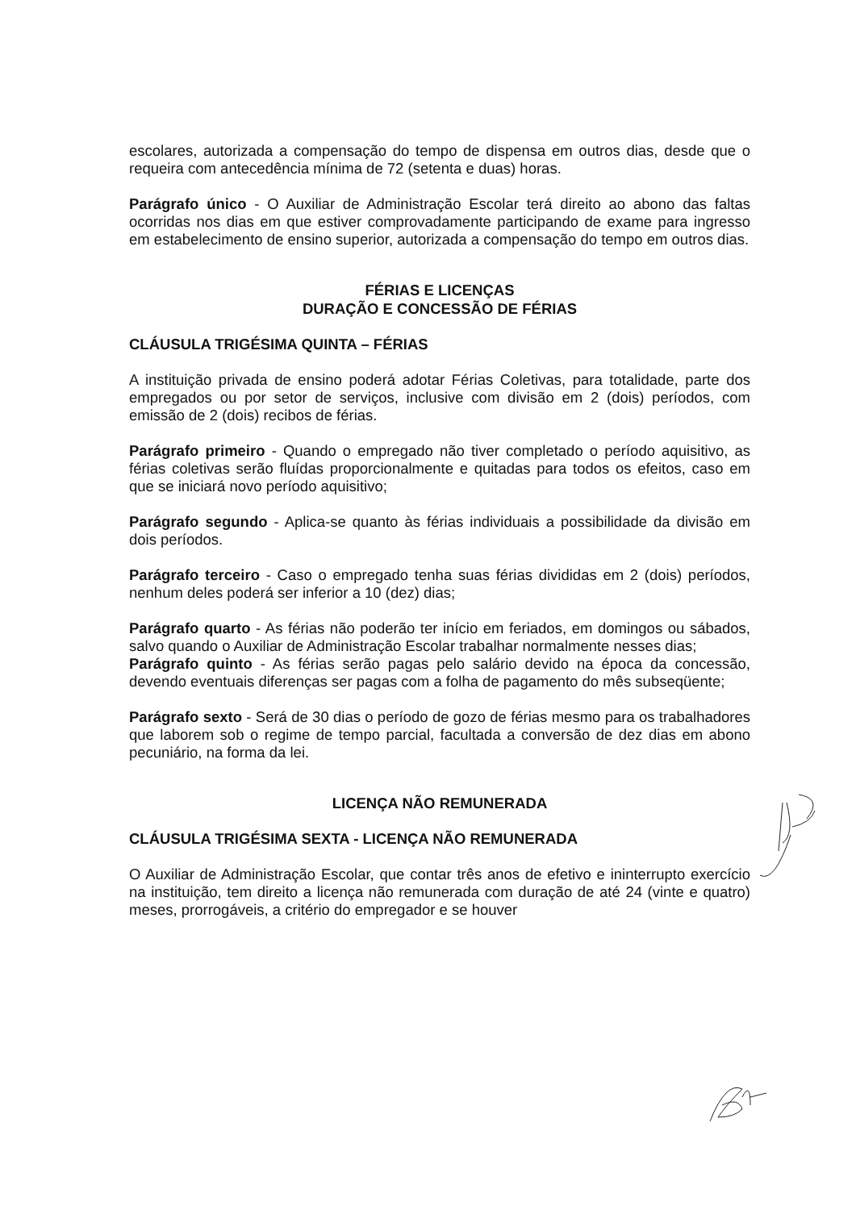escolares, autorizada a compensação do tempo de dispensa em outros dias, desde que o requeira com antecedência mínima de 72 (setenta e duas) horas.
Parágrafo único - O Auxiliar de Administração Escolar terá direito ao abono das faltas ocorridas nos dias em que estiver comprovadamente participando de exame para ingresso em estabelecimento de ensino superior, autorizada a compensação do tempo em outros dias.
FÉRIAS E LICENÇAS
DURAÇÃO E CONCESSÃO DE FÉRIAS
CLÁUSULA TRIGÉSIMA QUINTA – FÉRIAS
A instituição privada de ensino poderá adotar Férias Coletivas, para totalidade, parte dos empregados ou por setor de serviços, inclusive com divisão em 2 (dois) períodos, com emissão de 2 (dois) recibos de férias.
Parágrafo primeiro - Quando o empregado não tiver completado o período aquisitivo, as férias coletivas serão fluídas proporcionalmente e quitadas para todos os efeitos, caso em que se iniciará novo período aquisitivo;
Parágrafo segundo - Aplica-se quanto às férias individuais a possibilidade da divisão em dois períodos.
Parágrafo terceiro - Caso o empregado tenha suas férias divididas em 2 (dois) períodos, nenhum deles poderá ser inferior a 10 (dez) dias;
Parágrafo quarto - As férias não poderão ter início em feriados, em domingos ou sábados, salvo quando o Auxiliar de Administração Escolar trabalhar normalmente nesses dias;
Parágrafo quinto - As férias serão pagas pelo salário devido na época da concessão, devendo eventuais diferenças ser pagas com a folha de pagamento do mês subseqüente;
Parágrafo sexto - Será de 30 dias o período de gozo de férias mesmo para os trabalhadores que laborem sob o regime de tempo parcial, facultada a conversão de dez dias em abono pecuniário, na forma da lei.
LICENÇA NÃO REMUNERADA
CLÁUSULA TRIGÉSIMA SEXTA - LICENÇA NÃO REMUNERADA
O Auxiliar de Administração Escolar, que contar três anos de efetivo e ininterrupto exercício na instituição, tem direito a licença não remunerada com duração de até 24 (vinte e quatro) meses, prorrogáveis, a critério do empregador e se houver